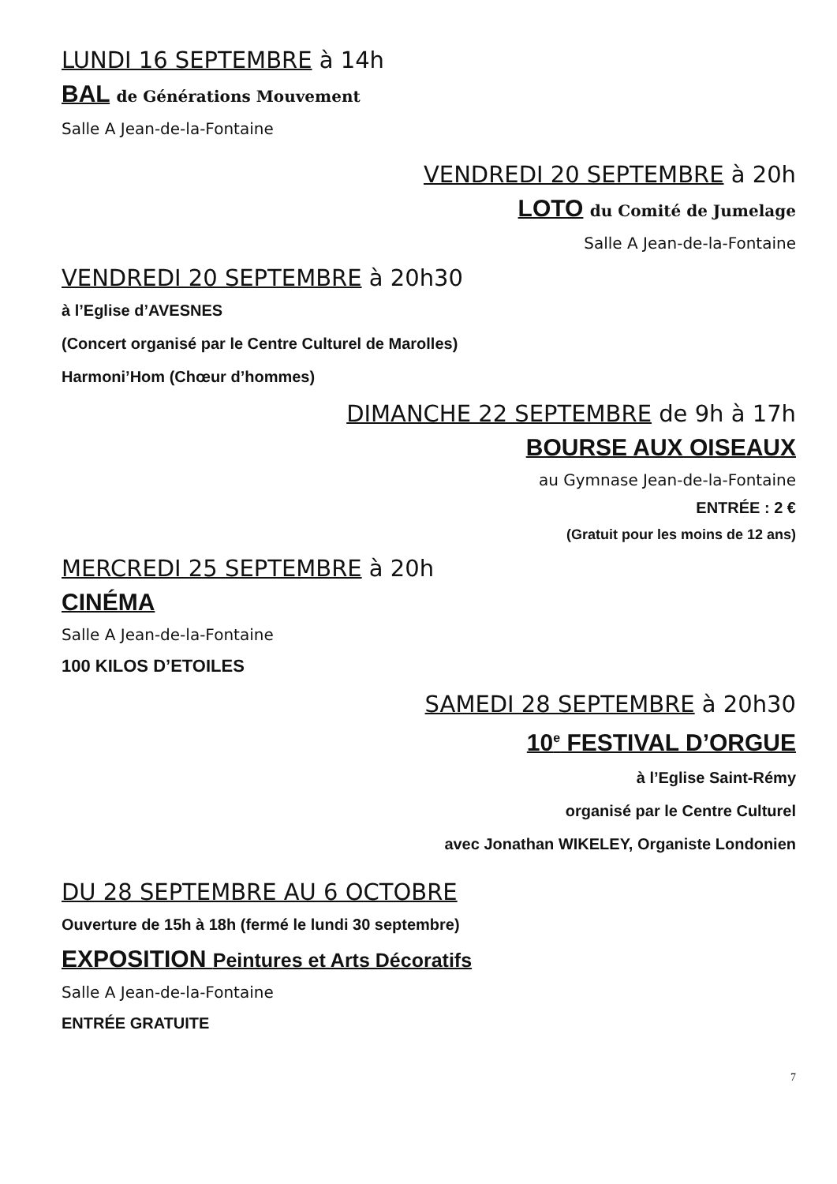LUNDI 16 SEPTEMBRE à 14h
BAL de Générations Mouvement
Salle A Jean-de-la-Fontaine
VENDREDI 20 SEPTEMBRE à 20h
LOTO du Comité de Jumelage
Salle A Jean-de-la-Fontaine
VENDREDI 20 SEPTEMBRE à 20h30
à l’Eglise d’AVESNES
(Concert organisé par le Centre Culturel de Marolles)
Harmoni’Hom (Chœur d’hommes)
DIMANCHE 22 SEPTEMBRE de 9h à 17h
BOURSE AUX OISEAUX
au Gymnase Jean-de-la-Fontaine
ENTRÉE : 2 €
(Gratuit pour les moins de 12 ans)
MERCREDI 25 SEPTEMBRE à 20h
CINÉMA
Salle A Jean-de-la-Fontaine
100 KILOS D’ETOILES
SAMEDI 28 SEPTEMBRE à 20h30
10<sup>e</sup> FESTIVAL D’ORGUE
à l’Eglise Saint-Rémy
organisé par le Centre Culturel
avec Jonathan WIKELEY, Organiste Londonien
DU 28 SEPTEMBRE AU 6 OCTOBRE
Ouverture de 15h à 18h (fermé le lundi 30 septembre)
EXPOSITION Peintures et Arts Décoratifs
Salle A Jean-de-la-Fontaine
ENTRÉE GRATUITE
7